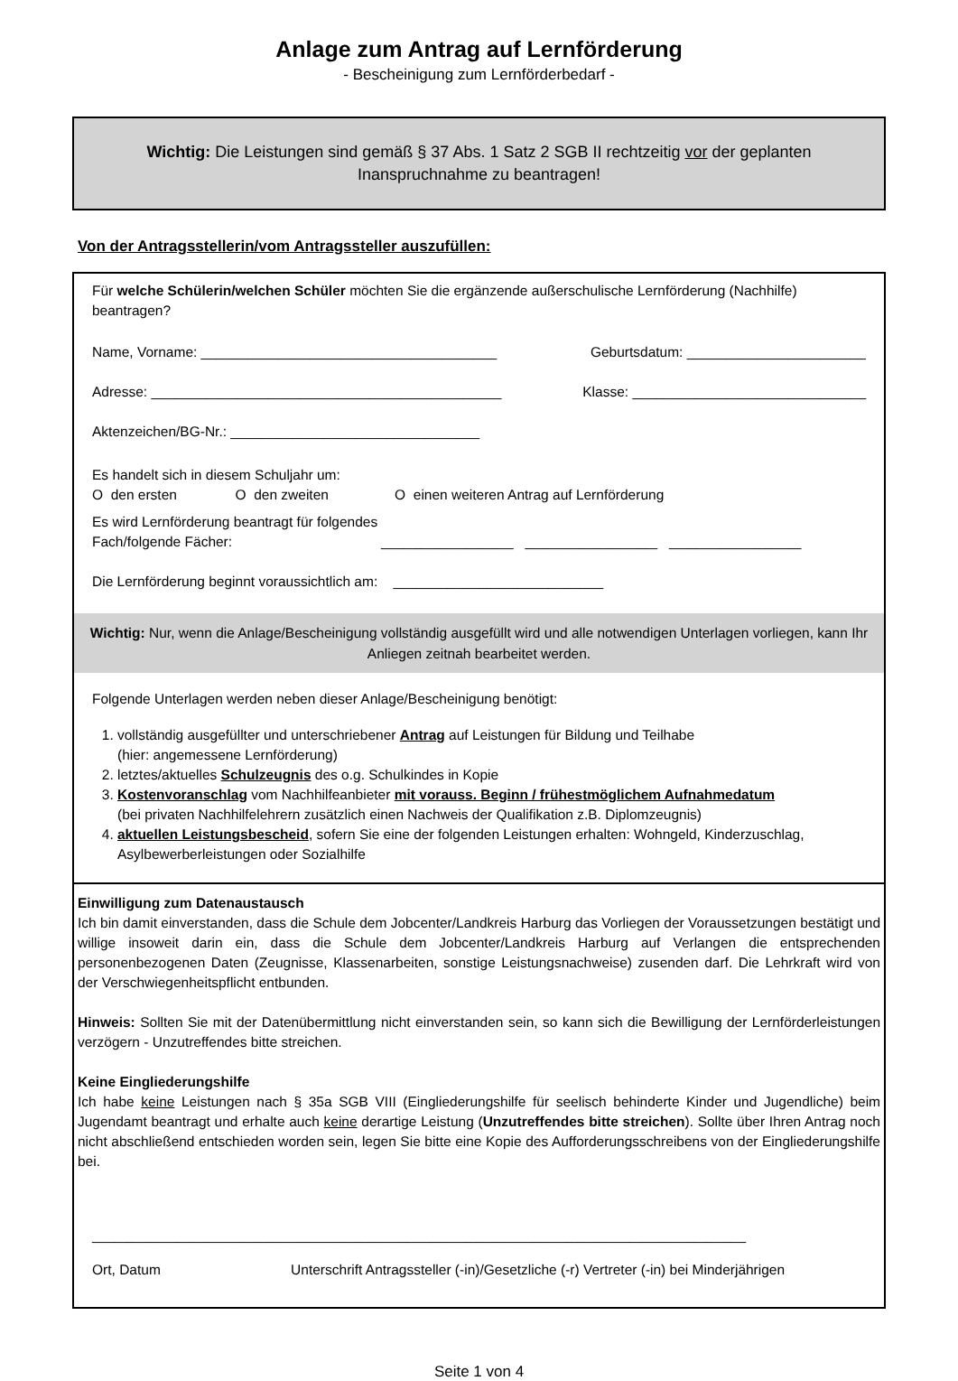Anlage zum Antrag auf Lernförderung
- Bescheinigung zum Lernförderbedarf -
Wichtig: Die Leistungen sind gemäß § 37 Abs. 1 Satz 2 SGB II rechtzeitig vor der geplanten Inanspruchnahme zu beantragen!
Von der Antragsstellerin/vom Antragssteller auszufüllen:
Für welche Schülerin/welchen Schüler möchten Sie die ergänzende außerschulische Lernförderung (Nachhilfe) beantragen?
Name, Vorname: ______________________________________ Geburtsdatum: _______________________
Adresse: _____________________________________________ Klasse: ______________________________
Aktenzeichen/BG-Nr.: ________________________________
Es handelt sich in diesem Schuljahr um:
O den ersten O den zweiten O einen weiteren Antrag auf Lernförderung
Es wird Lernförderung beantragt für folgendes Fach/folgende Fächer: _________________ _________________ _________________
Die Lernförderung beginnt voraussichtlich am: ___________________________
Wichtig: Nur, wenn die Anlage/Bescheinigung vollständig ausgefüllt wird und alle notwendigen Unterlagen vorliegen, kann Ihr Anliegen zeitnah bearbeitet werden.
Folgende Unterlagen werden neben dieser Anlage/Bescheinigung benötigt:
1. vollständig ausgefüllter und unterschriebener Antrag auf Leistungen für Bildung und Teilhabe
(hier: angemessene Lernförderung)
2. letztes/aktuelles Schulzeugnis des o.g. Schulkindes in Kopie
3. Kostenvoranschlag vom Nachhilfeanbieter mit vorauss. Beginn / frühestmöglichem Aufnahmedatum
(bei privaten Nachhilfelehrern zusätzlich einen Nachweis der Qualifikation z.B. Diplomzeugnis)
4. aktuellen Leistungsbescheid, sofern Sie eine der folgenden Leistungen erhalten: Wohngeld, Kinderzuschlag, Asylbewerberleistungen oder Sozialhilfe
Einwilligung zum Datenaustausch
Ich bin damit einverstanden, dass die Schule dem Jobcenter/Landkreis Harburg das Vorliegen der Voraussetzungen bestätigt und willige insoweit darin ein, dass die Schule dem Jobcenter/Landkreis Harburg auf Verlangen die entsprechenden personenbezogenen Daten (Zeugnisse, Klassenarbeiten, sonstige Leistungsnachweise) zusenden darf. Die Lehrkraft wird von der Verschwiegenheitspflicht entbunden.
Hinweis: Sollten Sie mit der Datenübermittlung nicht einverstanden sein, so kann sich die Bewilligung der Lernförderleistungen verzögern - Unzutreffendes bitte streichen.
Keine Eingliederungshilfe
Ich habe keine Leistungen nach § 35a SGB VIII (Eingliederungshilfe für seelisch behinderte Kinder und Jugendliche) beim Jugendamt beantragt und erhalte auch keine derartige Leistung (Unzutreffendes bitte streichen). Sollte über Ihren Antrag noch nicht abschließend entschieden worden sein, legen Sie bitte eine Kopie des Aufforderungsschreibens von der Eingliederungshilfe bei.
____________________________________________________________________________________
Ort, Datum Unterschrift Antragssteller (-in)/Gesetzliche (-r) Vertreter (-in) bei Minderjährigen
Seite 1 von 4